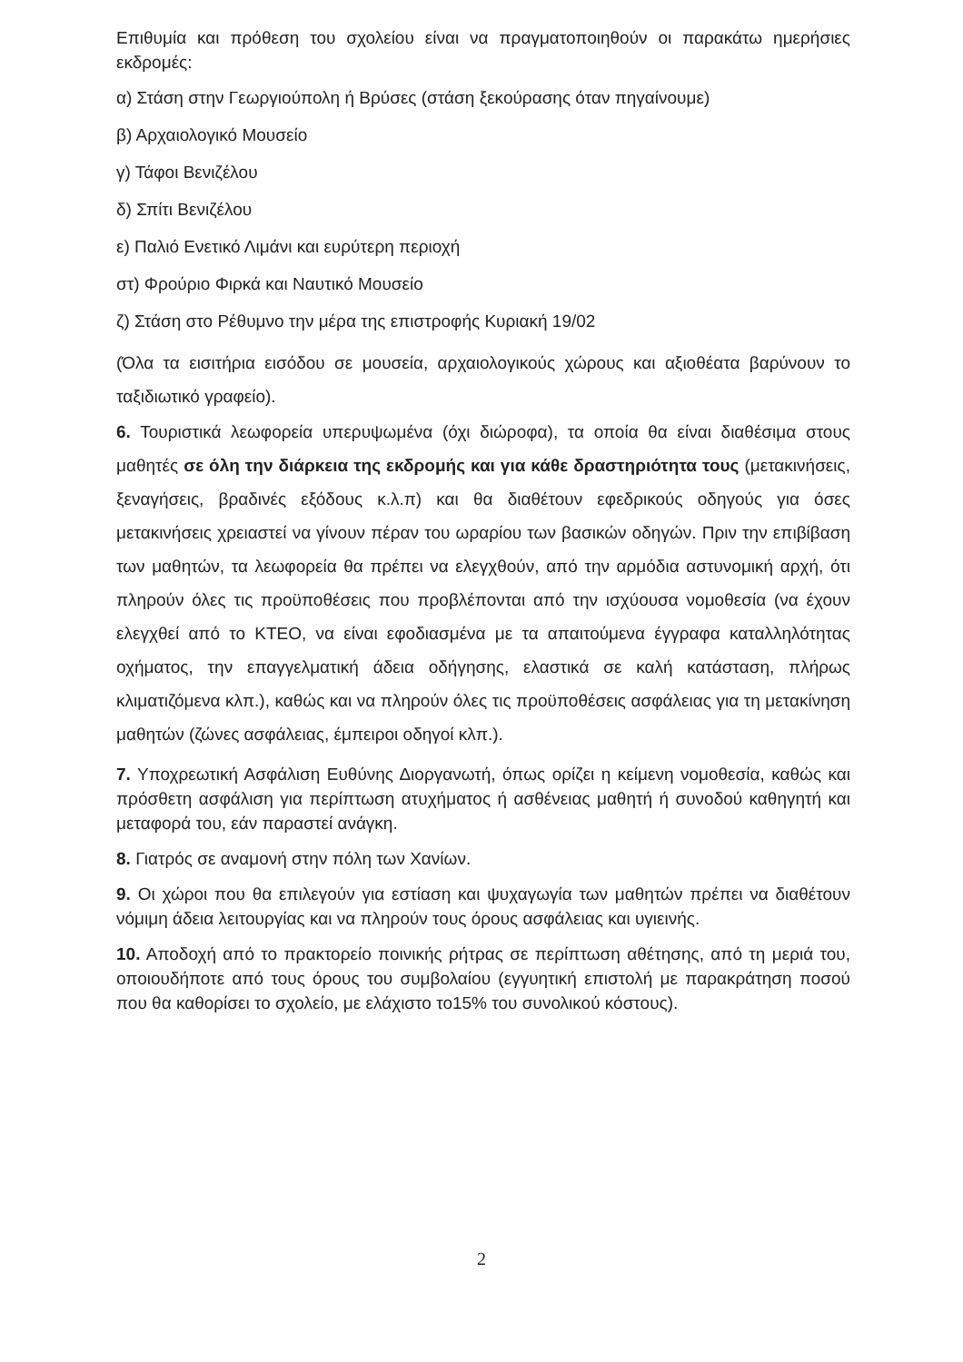Επιθυμία και πρόθεση του σχολείου είναι να πραγματοποιηθούν οι παρακάτω ημερήσιες εκδρομές:
α) Στάση στην Γεωργιούπολη ή Βρύσες (στάση ξεκούρασης όταν πηγαίνουμε)
β) Αρχαιολογικό Μουσείο
γ) Τάφοι Βενιζέλου
δ) Σπίτι Βενιζέλου
ε) Παλιό Ενετικό Λιμάνι και ευρύτερη περιοχή
στ) Φρούριο Φιρκά και Ναυτικό Μουσείο
ζ) Στάση στο Ρέθυμνο την μέρα της επιστροφής Κυριακή 19/02
(Όλα τα εισιτήρια εισόδου σε μουσεία, αρχαιολογικούς χώρους και αξιοθέατα βαρύνουν το ταξιδιωτικό γραφείο).
6. Τουριστικά λεωφορεία υπερυψωμένα (όχι διώροφα), τα οποία θα είναι διαθέσιμα στους μαθητές σε όλη την διάρκεια της εκδρομής και για κάθε δραστηριότητα τους (μετακινήσεις, ξεναγήσεις, βραδινές εξόδους κ.λ.π) και θα διαθέτουν εφεδρικούς οδηγούς για όσες μετακινήσεις χρειαστεί να γίνουν πέραν του ωραρίου των βασικών οδηγών. Πριν την επιβίβαση των μαθητών, τα λεωφορεία θα πρέπει να ελεγχθούν, από την αρμόδια αστυνομική αρχή, ότι πληρούν όλες τις προϋποθέσεις που προβλέπονται από την ισχύουσα νομοθεσία (να έχουν ελεγχθεί από το ΚΤΕΟ, να είναι εφοδιασμένα με τα απαιτούμενα έγγραφα καταλληλότητας οχήματος, την επαγγελματική άδεια οδήγησης, ελαστικά σε καλή κατάσταση, πλήρως κλιματιζόμενα κλπ.), καθώς και να πληρούν όλες τις προϋποθέσεις ασφάλειας για τη μετακίνηση μαθητών (ζώνες ασφάλειας, έμπειροι οδηγοί κλπ.).
7. Υποχρεωτική Ασφάλιση Ευθύνης Διοργανωτή, όπως ορίζει η κείμενη νομοθεσία, καθώς και πρόσθετη ασφάλιση για περίπτωση ατυχήματος ή ασθένειας μαθητή ή συνοδού καθηγητή και μεταφορά του, εάν παραστεί ανάγκη.
8. Γιατρός σε αναμονή στην πόλη των Χανίων.
9. Οι χώροι που θα επιλεγούν για εστίαση και ψυχαγωγία των μαθητών πρέπει να διαθέτουν νόμιμη άδεια λειτουργίας και να πληρούν τους όρους ασφάλειας και υγιεινής.
10. Αποδοχή από το πρακτορείο ποινικής ρήτρας σε περίπτωση αθέτησης, από τη μεριά του, οποιουδήποτε από τους όρους του συμβολαίου (εγγυητική επιστολή με παρακράτηση ποσού που θα καθορίσει το σχολείο, με ελάχιστο το15% του συνολικού κόστους).
2